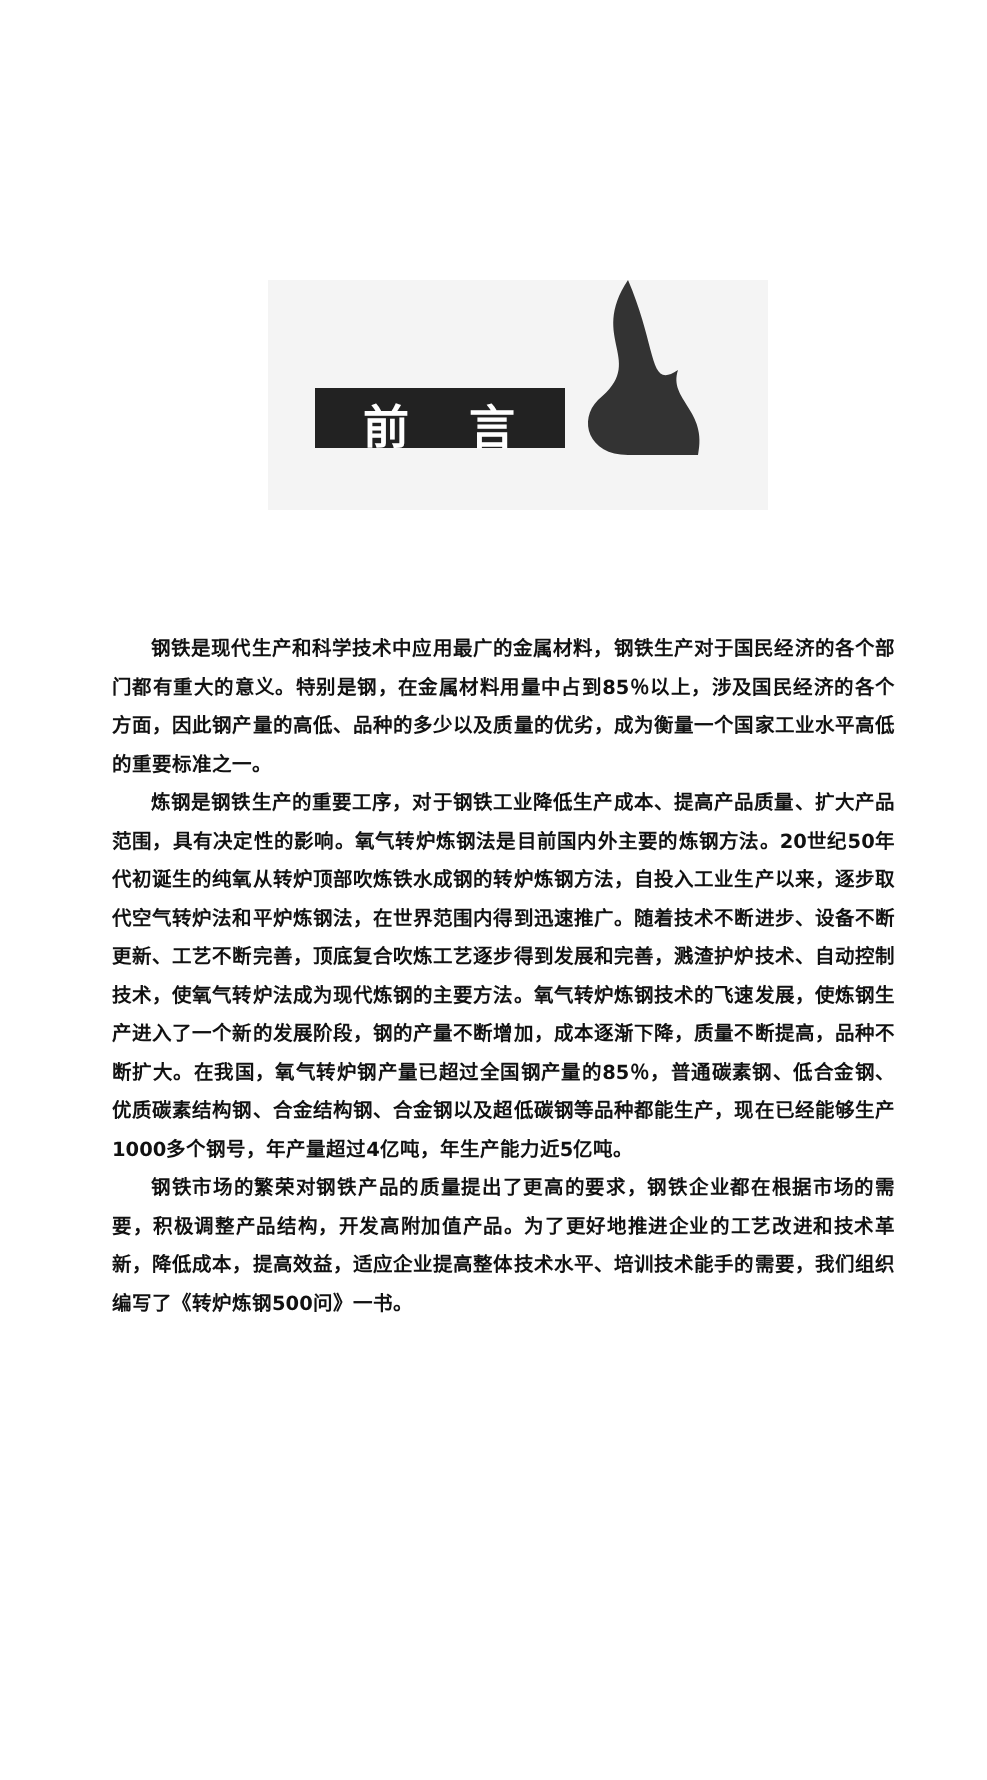前言
钢铁是现代生产和科学技术中应用最广的金属材料，钢铁生产对于国民经济的各个部门都有重大的意义。特别是钢，在金属材料用量中占到85％以上，涉及国民经济的各个方面，因此钢产量的高低、品种的多少以及质量的优劣，成为衡量一个国家工业水平高低的重要标准之一。
炼钢是钢铁生产的重要工序，对于钢铁工业降低生产成本、提高产品质量、扩大产品范围，具有决定性的影响。氧气转炉炼钢法是目前国内外主要的炼钢方法。20世纪50年代初诞生的纯氧从转炉顶部吹炼铁水成钢的转炉炼钢方法，自投入工业生产以来，逐步取代空气转炉法和平炉炼钢法，在世界范围内得到迅速推广。随着技术不断进步、设备不断更新、工艺不断完善，顶底复合吹炼工艺逐步得到发展和完善，溅渣护炉技术、自动控制技术，使氧气转炉法成为现代炼钢的主要方法。氧气转炉炼钢技术的飞速发展，使炼钢生产进入了一个新的发展阶段，钢的产量不断增加，成本逐渐下降，质量不断提高，品种不断扩大。在我国，氧气转炉钢产量已超过全国钢产量的85％，普通碳素钢、低合金钢、优质碳素结构钢、合金结构钢、合金钢以及超低碳钢等品种都能生产，现在已经能够生产1000多个钢号，年产量超过4亿吨，年生产能力近5亿吨。
钢铁市场的繁荣对钢铁产品的质量提出了更高的要求，钢铁企业都在根据市场的需要，积极调整产品结构，开发高附加值产品。为了更好地推进企业的工艺改进和技术革新，降低成本，提高效益，适应企业提高整体技术水平、培训技术能手的需要，我们组织编写了《转炉炼钢500问》一书。